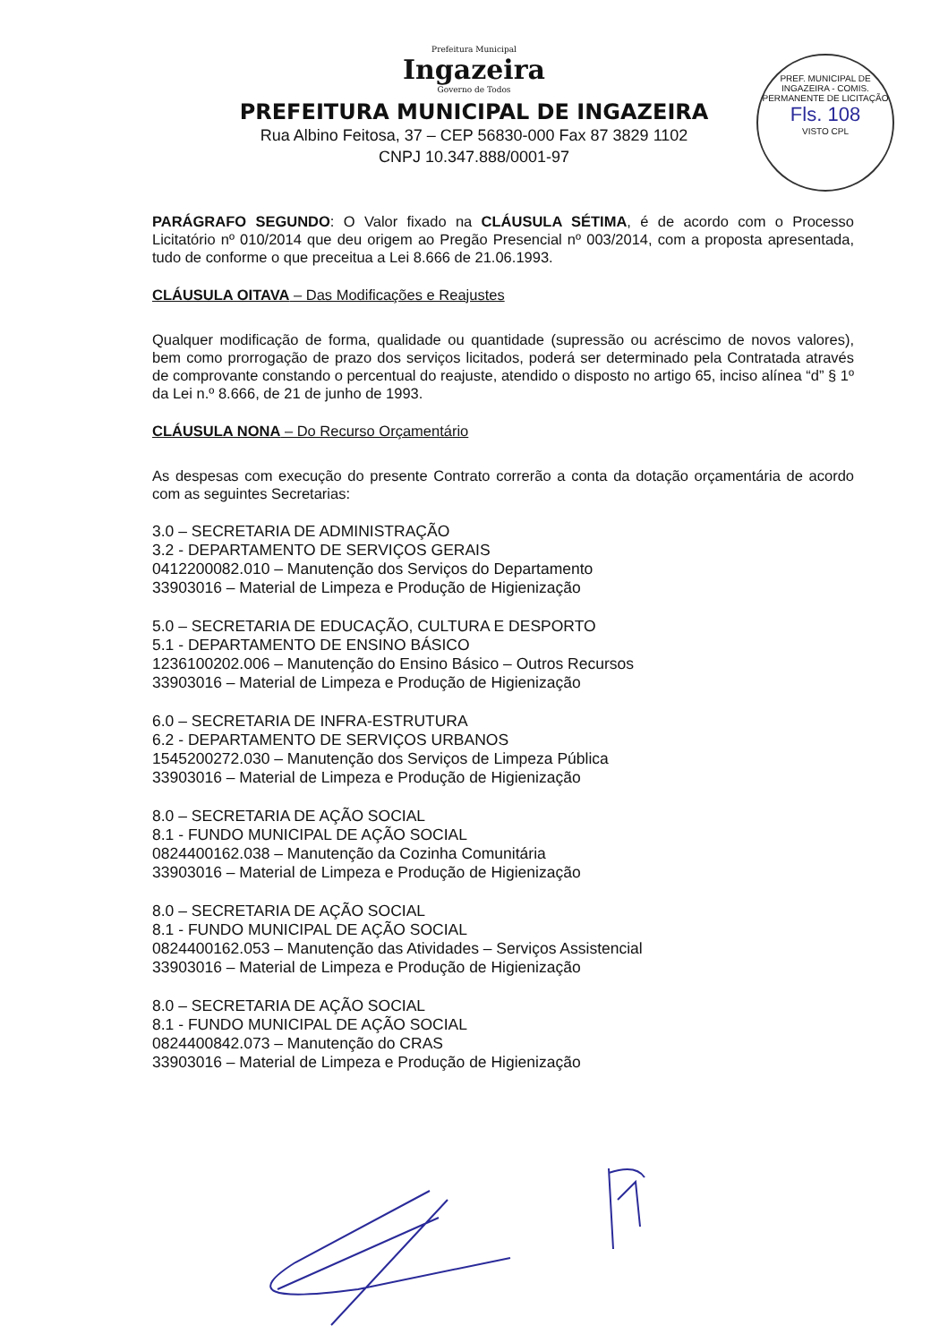PREF. MUNICIPAL DE INGAZEIRA - COMIS. PERMANENTE DE LICITAÇÃO
Fls. 108
VISTO CPL
Prefeitura Municipal
Ingazeira
Governo de Todos
PREFEITURA MUNICIPAL DE INGAZEIRA
Rua Albino Feitosa, 37 – CEP 56830-000 Fax 87 3829 1102
CNPJ 10.347.888/0001-97
PARÁGRAFO SEGUNDO: O Valor fixado na CLÁUSULA SÉTIMA, é de acordo com o Processo Licitatório nº 010/2014 que deu origem ao Pregão Presencial nº 003/2014, com a proposta apresentada, tudo de conforme o que preceitua a Lei 8.666 de 21.06.1993.
CLÁUSULA OITAVA – Das Modificações e Reajustes
Qualquer modificação de forma, qualidade ou quantidade (supressão ou acréscimo de novos valores), bem como prorrogação de prazo dos serviços licitados, poderá ser determinado pela Contratada através de comprovante constando o percentual do reajuste, atendido o disposto no artigo 65, inciso alínea “d” § 1º da Lei n.º 8.666, de 21 de junho de 1993.
CLÁUSULA NONA – Do Recurso Orçamentário
As despesas com execução do presente Contrato correrão a conta da dotação orçamentária de acordo com as seguintes Secretarias:
3.0 – SECRETARIA DE ADMINISTRAÇÃO
3.2 - DEPARTAMENTO DE SERVIÇOS GERAIS
0412200082.010 – Manutenção dos Serviços do Departamento
33903016 – Material de Limpeza e Produção de Higienização
5.0 – SECRETARIA DE EDUCAÇÃO, CULTURA E DESPORTO
5.1 - DEPARTAMENTO DE ENSINO BÁSICO
1236100202.006 – Manutenção do Ensino Básico – Outros Recursos
33903016 – Material de Limpeza e Produção de Higienização
6.0 – SECRETARIA DE INFRA-ESTRUTURA
6.2 - DEPARTAMENTO DE SERVIÇOS URBANOS
1545200272.030 – Manutenção dos Serviços de Limpeza Pública
33903016 – Material de Limpeza e Produção de Higienização
8.0 – SECRETARIA DE AÇÃO SOCIAL
8.1 - FUNDO MUNICIPAL DE AÇÃO SOCIAL
0824400162.038 – Manutenção da Cozinha Comunitária
33903016 – Material de Limpeza e Produção de Higienização
8.0 – SECRETARIA DE AÇÃO SOCIAL
8.1 - FUNDO MUNICIPAL DE AÇÃO SOCIAL
0824400162.053 – Manutenção das Atividades – Serviços Assistencial
33903016 – Material de Limpeza e Produção de Higienização
8.0 – SECRETARIA DE AÇÃO SOCIAL
8.1 - FUNDO MUNICIPAL DE AÇÃO SOCIAL
0824400842.073 – Manutenção do CRAS
33903016 – Material de Limpeza e Produção de Higienização